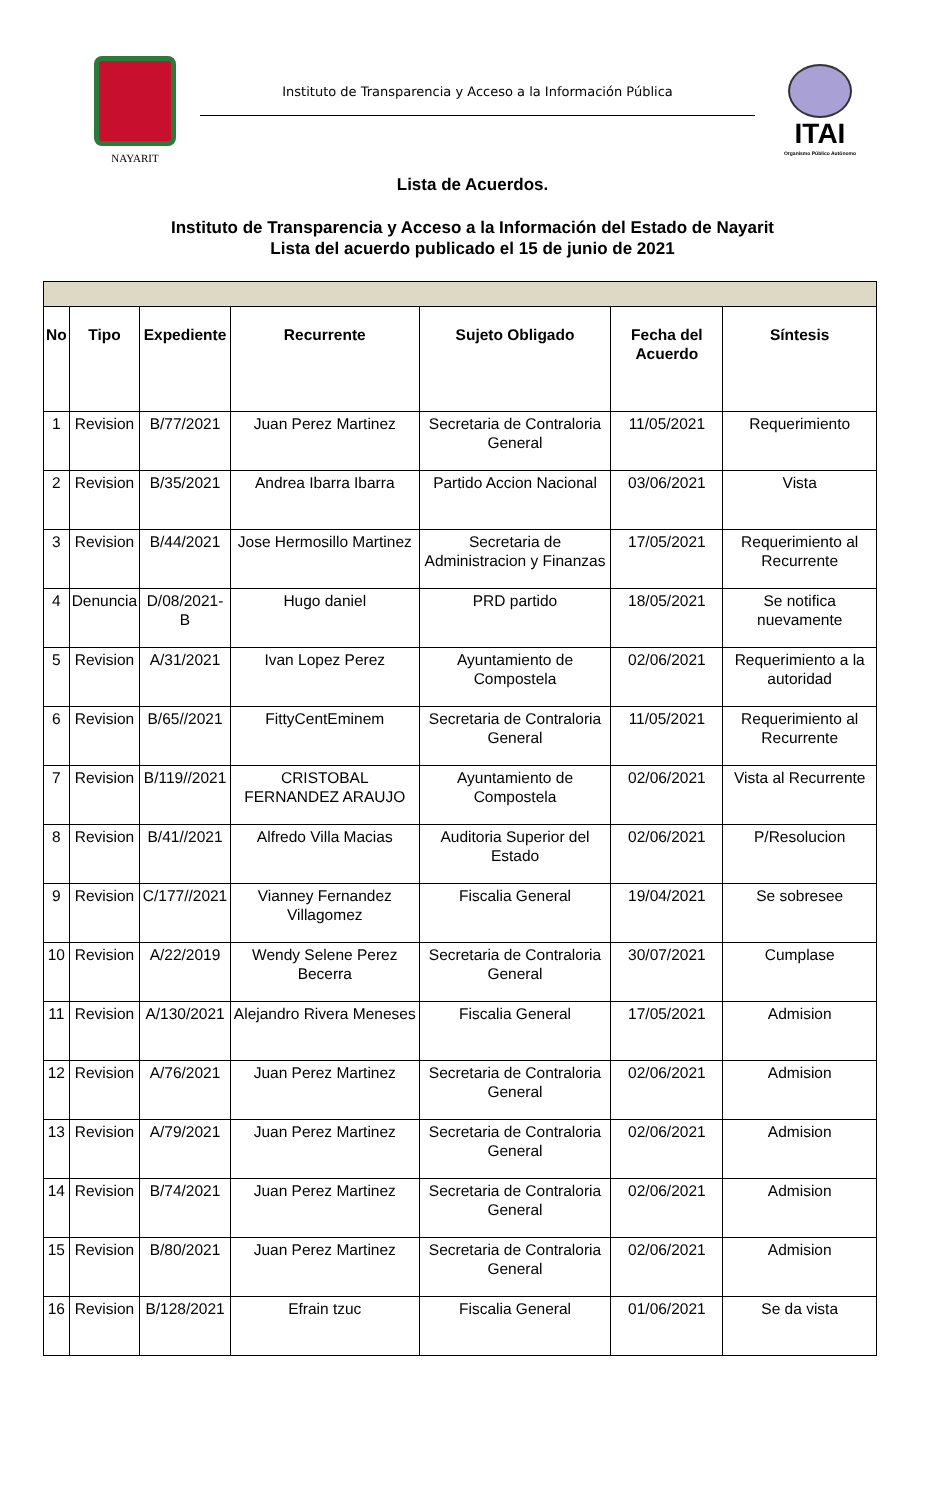NAYARIT
Instituto de Transparencia y Acceso a la Información Pública
ITAI
Organismo Público Autónomo
Lista de Acuerdos.
Instituto de Transparencia y Acceso a la Información del Estado de Nayarit
Lista del acuerdo publicado el 15 de junio de 2021
| No | Tipo | Expediente | Recurrente | Sujeto Obligado | Fecha del Acuerdo | Síntesis |
| --- | --- | --- | --- | --- | --- | --- |
| 1 | Revision | B/77/2021 | Juan Perez Martinez | Secretaria de Contraloria General | 11/05/2021 | Requerimiento |
| 2 | Revision | B/35/2021 | Andrea Ibarra Ibarra | Partido Accion Nacional | 03/06/2021 | Vista |
| 3 | Revision | B/44/2021 | Jose Hermosillo Martinez | Secretaria de Administracion y Finanzas | 17/05/2021 | Requerimiento al Recurrente |
| 4 | Denuncia | D/08/2021-B | Hugo daniel | PRD partido | 18/05/2021 | Se notifica nuevamente |
| 5 | Revision | A/31/2021 | Ivan Lopez Perez | Ayuntamiento de Compostela | 02/06/2021 | Requerimiento a la autoridad |
| 6 | Revision | B/65//2021 | FittyCentEminem | Secretaria de Contraloria General | 11/05/2021 | Requerimiento al Recurrente |
| 7 | Revision | B/119//2021 | CRISTOBAL FERNANDEZ ARAUJO | Ayuntamiento de Compostela | 02/06/2021 | Vista al Recurrente |
| 8 | Revision | B/41//2021 | Alfredo Villa Macias | Auditoria Superior del Estado | 02/06/2021 | P/Resolucion |
| 9 | Revision | C/177//2021 | Vianney Fernandez Villagomez | Fiscalia General | 19/04/2021 | Se sobresee |
| 10 | Revision | A/22/2019 | Wendy Selene Perez Becerra | Secretaria de Contraloria General | 30/07/2021 | Cumplase |
| 11 | Revision | A/130/2021 | Alejandro Rivera Meneses | Fiscalia General | 17/05/2021 | Admision |
| 12 | Revision | A/76/2021 | Juan Perez Martinez | Secretaria de Contraloria General | 02/06/2021 | Admision |
| 13 | Revision | A/79/2021 | Juan Perez Martinez | Secretaria de Contraloria General | 02/06/2021 | Admision |
| 14 | Revision | B/74/2021 | Juan Perez Martinez | Secretaria de Contraloria General | 02/06/2021 | Admision |
| 15 | Revision | B/80/2021 | Juan Perez Martinez | Secretaria de Contraloria General | 02/06/2021 | Admision |
| 16 | Revision | B/128/2021 | Efrain tzuc | Fiscalia General | 01/06/2021 | Se da vista |